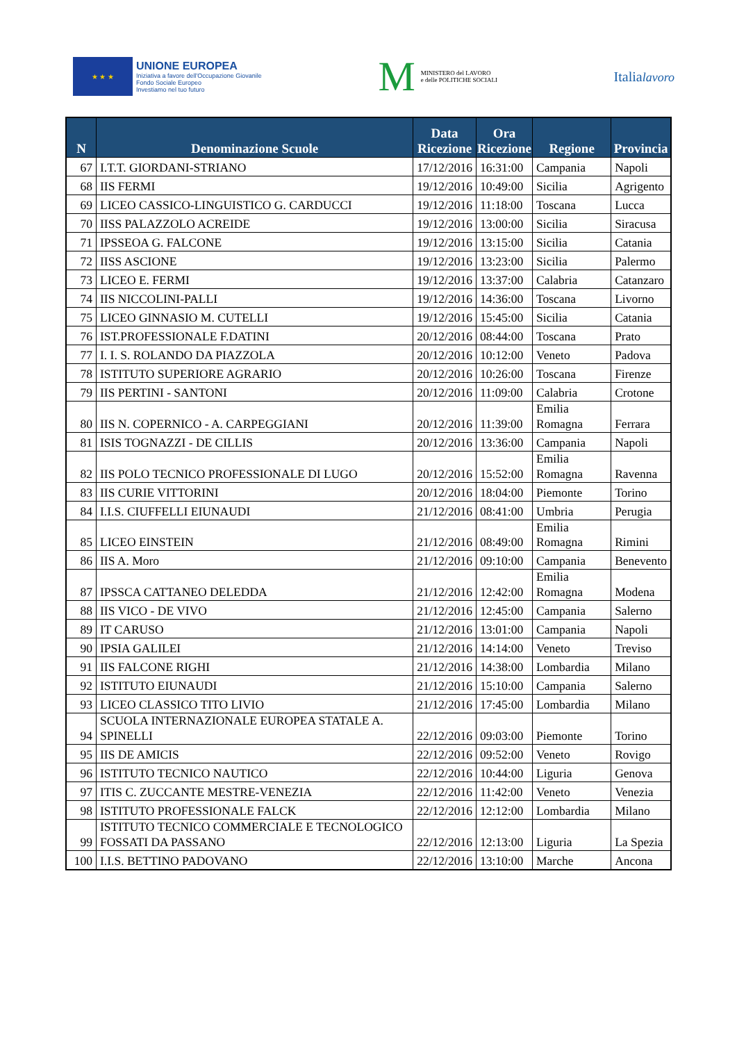★ ★ ★
UNIONE EUROPEA
Iniziativa a favore dell'Occupazione Giovanile
Fondo Sociale Europeo
Investiamo nel tuo futuro
M
MINISTERO del LAVORO
e delle POLITICHE SOCIALI
Italialavoro
| N | Denominazione Scuole | Data Ricezione | Ora Ricezione | Regione | Provincia |
| --- | --- | --- | --- | --- | --- |
| 67 | I.T.T. GIORDANI-STRIANO | 17/12/2016 | 16:31:00 | Campania | Napoli |
| 68 | IIS FERMI | 19/12/2016 | 10:49:00 | Sicilia | Agrigento |
| 69 | LICEO CASSICO-LINGUISTICO G. CARDUCCI | 19/12/2016 | 11:18:00 | Toscana | Lucca |
| 70 | IISS PALAZZOLO ACREIDE | 19/12/2016 | 13:00:00 | Sicilia | Siracusa |
| 71 | IPSSEOA G. FALCONE | 19/12/2016 | 13:15:00 | Sicilia | Catania |
| 72 | IISS ASCIONE | 19/12/2016 | 13:23:00 | Sicilia | Palermo |
| 73 | LICEO E. FERMI | 19/12/2016 | 13:37:00 | Calabria | Catanzaro |
| 74 | IIS NICCOLINI-PALLI | 19/12/2016 | 14:36:00 | Toscana | Livorno |
| 75 | LICEO GINNASIO M. CUTELLI | 19/12/2016 | 15:45:00 | Sicilia | Catania |
| 76 | IST.PROFESSIONALE F.DATINI | 20/12/2016 | 08:44:00 | Toscana | Prato |
| 77 | I. I. S. ROLANDO DA PIAZZOLA | 20/12/2016 | 10:12:00 | Veneto | Padova |
| 78 | ISTITUTO SUPERIORE AGRARIO | 20/12/2016 | 10:26:00 | Toscana | Firenze |
| 79 | IIS PERTINI - SANTONI | 20/12/2016 | 11:09:00 | Calabria | Crotone |
| 80 | IIS N. COPERNICO - A. CARPEGGIANI | 20/12/2016 | 11:39:00 | Emilia Romagna | Ferrara |
| 81 | ISIS TOGNAZZI - DE CILLIS | 20/12/2016 | 13:36:00 | Campania | Napoli |
| 82 | IIS POLO TECNICO PROFESSIONALE DI LUGO | 20/12/2016 | 15:52:00 | Emilia Romagna | Ravenna |
| 83 | IIS CURIE VITTORINI | 20/12/2016 | 18:04:00 | Piemonte | Torino |
| 84 | I.I.S. CIUFFELLI EIUNAUDI | 21/12/2016 | 08:41:00 | Umbria | Perugia |
| 85 | LICEO EINSTEIN | 21/12/2016 | 08:49:00 | Emilia Romagna | Rimini |
| 86 | IIS A. Moro | 21/12/2016 | 09:10:00 | Campania | Benevento |
| 87 | IPSSCA CATTANEO DELEDDA | 21/12/2016 | 12:42:00 | Emilia Romagna | Modena |
| 88 | IIS VICO - DE VIVO | 21/12/2016 | 12:45:00 | Campania | Salerno |
| 89 | IT CARUSO | 21/12/2016 | 13:01:00 | Campania | Napoli |
| 90 | IPSIA GALILEI | 21/12/2016 | 14:14:00 | Veneto | Treviso |
| 91 | IIS FALCONE RIGHI | 21/12/2016 | 14:38:00 | Lombardia | Milano |
| 92 | ISTITUTO EIUNAUDI | 21/12/2016 | 15:10:00 | Campania | Salerno |
| 93 | LICEO CLASSICO TITO LIVIO | 21/12/2016 | 17:45:00 | Lombardia | Milano |
| 94 | SCUOLA INTERNAZIONALE EUROPEA STATALE A. SPINELLI | 22/12/2016 | 09:03:00 | Piemonte | Torino |
| 95 | IIS DE AMICIS | 22/12/2016 | 09:52:00 | Veneto | Rovigo |
| 96 | ISTITUTO TECNICO NAUTICO | 22/12/2016 | 10:44:00 | Liguria | Genova |
| 97 | ITIS C. ZUCCANTE MESTRE-VENEZIA | 22/12/2016 | 11:42:00 | Veneto | Venezia |
| 98 | ISTITUTO PROFESSIONALE FALCK | 22/12/2016 | 12:12:00 | Lombardia | Milano |
| 99 | ISTITUTO TECNICO COMMERCIALE E TECNOLOGICO FOSSATI DA PASSANO | 22/12/2016 | 12:13:00 | Liguria | La Spezia |
| 100 | I.I.S. BETTINO PADOVANO | 22/12/2016 | 13:10:00 | Marche | Ancona |